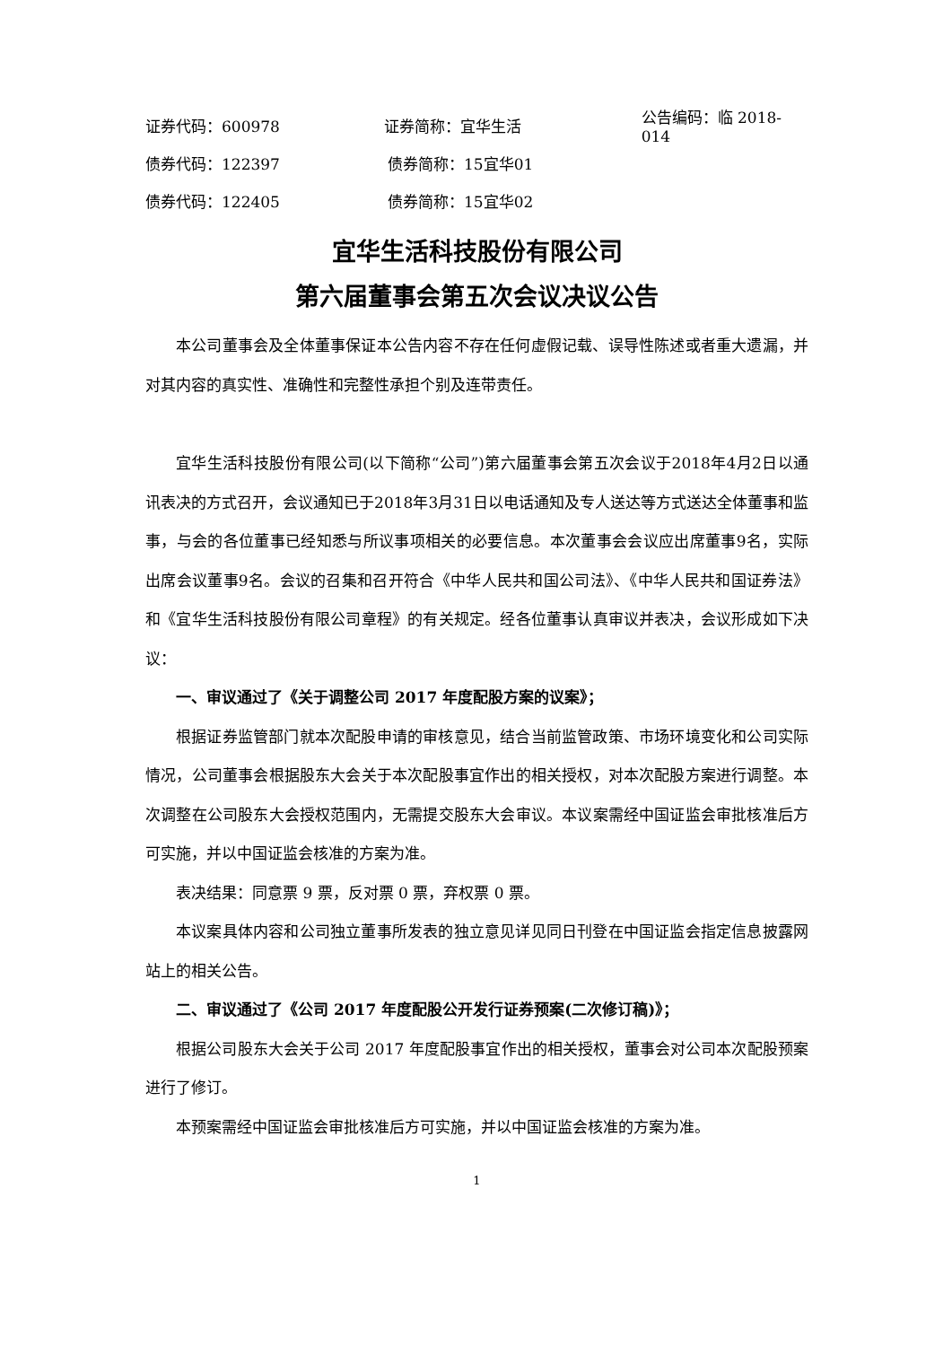证券代码：600978 证券简称：宜华生活 公告编码：临 2018-014
债券代码：122397 债券简称：15宜华01
债券代码：122405 债券简称：15宜华02
宜华生活科技股份有限公司
第六届董事会第五次会议决议公告
本公司董事会及全体董事保证本公告内容不存在任何虚假记载、误导性陈述或者重大遗漏，并对其内容的真实性、准确性和完整性承担个别及连带责任。
宜华生活科技股份有限公司(以下简称“公司”)第六届董事会第五次会议于2018年4月2日以通讯表决的方式召开，会议通知已于2018年3月31日以电话通知及专人送达等方式送达全体董事和监事，与会的各位董事已经知悉与所议事项相关的必要信息。本次董事会会议应出席董事9名，实际出席会议董事9名。会议的召集和召开符合《中华人民共和国公司法》、《中华人民共和国证券法》和《宜华生活科技股份有限公司章程》的有关规定。经各位董事认真审议并表决，会议形成如下决议：
一、审议通过了《关于调整公司 2017 年度配股方案的议案》；
根据证券监管部门就本次配股申请的审核意见，结合当前监管政策、市场环境变化和公司实际情况，公司董事会根据股东大会关于本次配股事宜作出的相关授权，对本次配股方案进行调整。本次调整在公司股东大会授权范围内，无需提交股东大会审议。本议案需经中国证监会审批核准后方可实施，并以中国证监会核准的方案为准。
表决结果：同意票 9 票，反对票 0 票，弃权票 0 票。
本议案具体内容和公司独立董事所发表的独立意见详见同日刊登在中国证监会指定信息披露网站上的相关公告。
二、审议通过了《公司 2017 年度配股公开发行证券预案(二次修订稿)》；
根据公司股东大会关于公司 2017 年度配股事宜作出的相关授权，董事会对公司本次配股预案进行了修订。
本预案需经中国证监会审批核准后方可实施，并以中国证监会核准的方案为准。
1